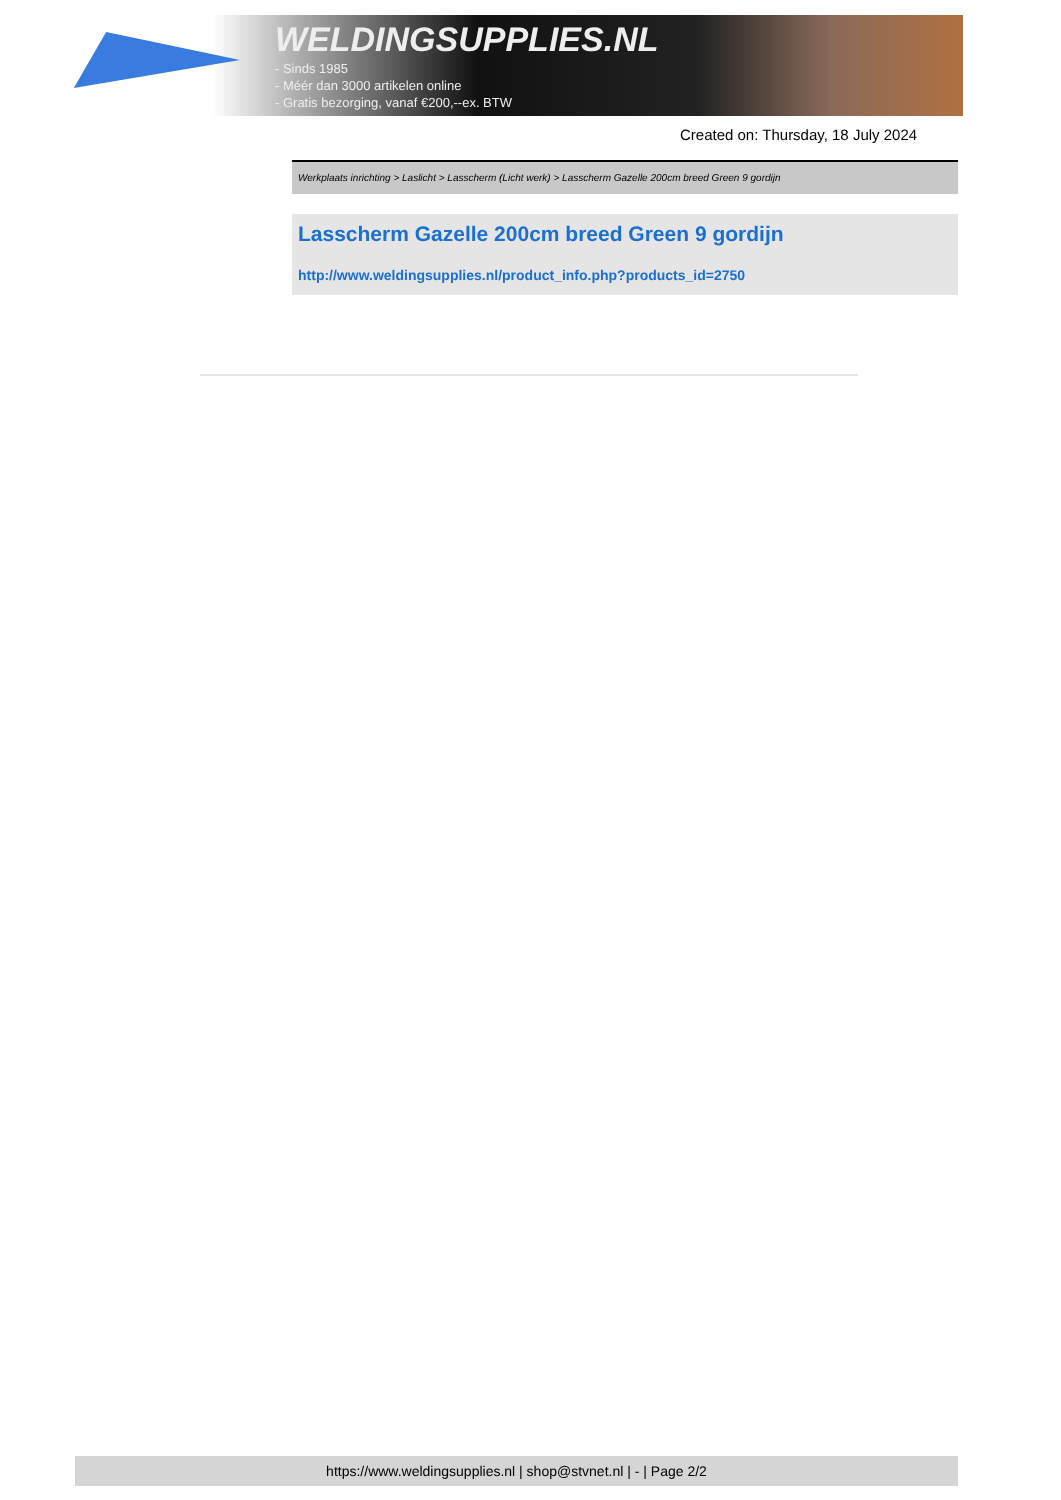WELDINGSUPPLIES.NL
- Sinds 1985
- Méér dan 3000 artikelen online
- Gratis bezorging, vanaf €200,--ex. BTW
Created on: Thursday, 18 July 2024
Werkplaats inrichting > Laslicht > Lasscherm (Licht werk) > Lasscherm Gazelle 200cm breed Green 9 gordijn
Lasscherm Gazelle 200cm breed Green 9 gordijn
http://www.weldingsupplies.nl/product_info.php?products_id=2750
https://www.weldingsupplies.nl | shop@stvnet.nl | - | Page 2/2